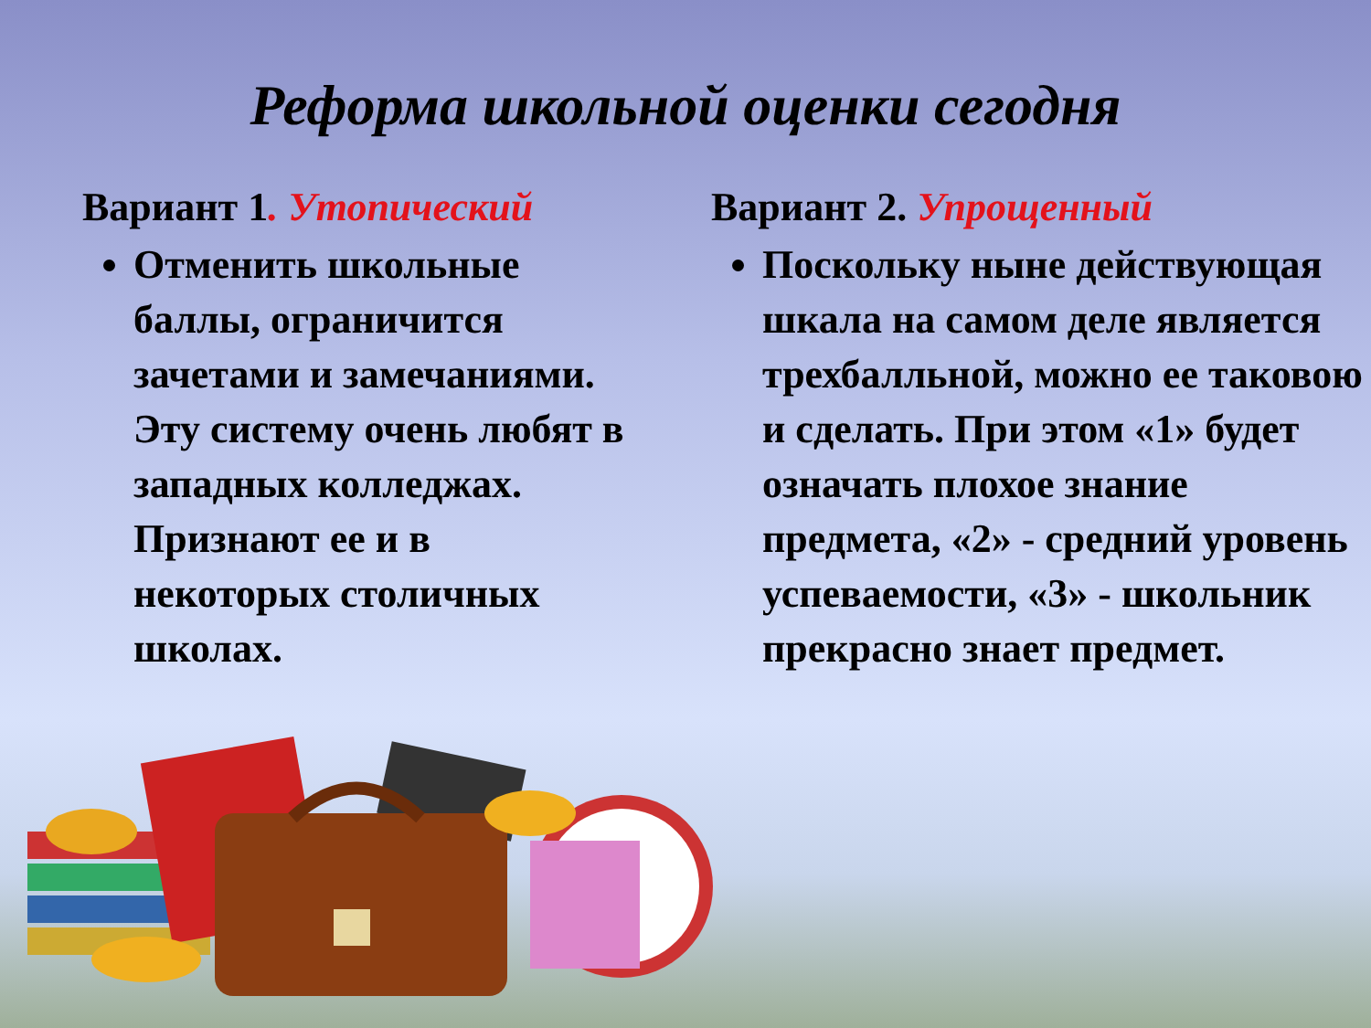Реформа школьной оценки сегодня
Вариант 1. Утопический
Отменить школьные баллы, ограничится зачетами и замечаниями. Эту систему очень любят в западных колледжах. Признают ее и в некоторых столичных школах.
Вариант 2. Упрощенный
Поскольку ныне действующая шкала на самом деле является трехбалльной, можно ее таковою и сделать. При этом «1» будет означать плохое знание предмета, «2» - средний уровень успеваемости, «3» - школьник прекрасно знает предмет.